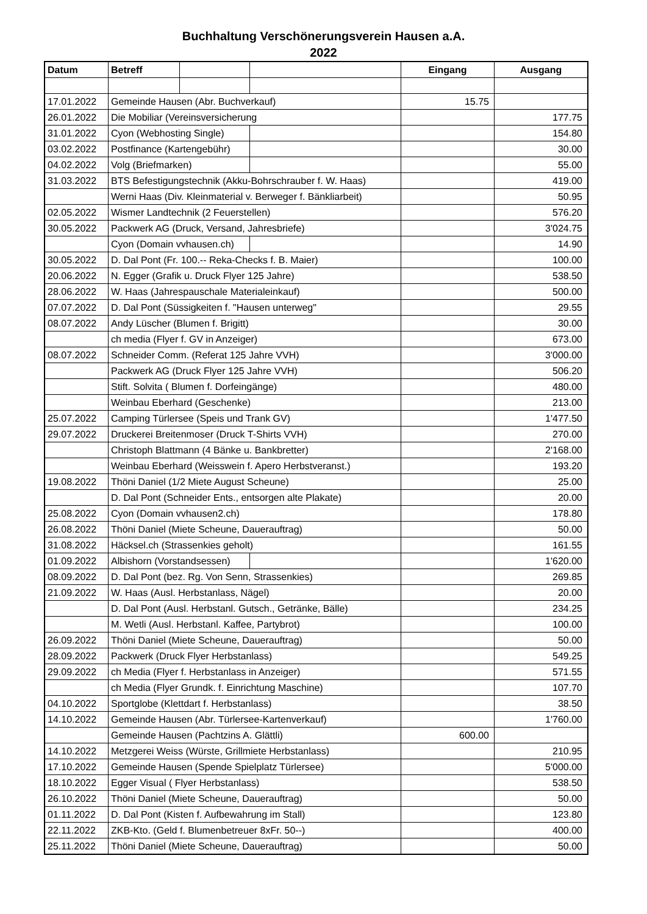Buchhaltung Verschönerungsverein Hausen a.A.
2022
| Datum | Betreff | | | Eingang | Ausgang |
| --- | --- | --- | --- | --- | --- |
| 17.01.2022 | Gemeinde Hausen (Abr. Buchverkauf) | | | 15.75 | |
| 26.01.2022 | Die Mobiliar (Vereinsversicherung | | | | 177.75 |
| 31.01.2022 | Cyon (Webhosting Single) | | | | 154.80 |
| 03.02.2022 | Postfinance (Kartengebühr) | | | | 30.00 |
| 04.02.2022 | Volg (Briefmarken) | | | | 55.00 |
| 31.03.2022 | BTS Befestigungstechnik (Akku-Bohrschrauber f. W. Haas) | | | | 419.00 |
| | Werni Haas (Div. Kleinmaterial v. Berweger f. Bänkliarbeit) | | | | 50.95 |
| 02.05.2022 | Wismer Landtechnik (2 Feuerstellen) | | | | 576.20 |
| 30.05.2022 | Packwerk AG (Druck, Versand, Jahresbriefe) | | | | 3'024.75 |
| | Cyon (Domain vvhausen.ch) | | | | 14.90 |
| 30.05.2022 | D. Dal Pont (Fr. 100.-- Reka-Checks f. B. Maier) | | | | 100.00 |
| 20.06.2022 | N. Egger (Grafik u. Druck Flyer 125 Jahre) | | | | 538.50 |
| 28.06.2022 | W. Haas (Jahrespauschale Materialeinkauf) | | | | 500.00 |
| 07.07.2022 | D. Dal Pont (Süssigkeiten f. "Hausen unterweg" | | | | 29.55 |
| 08.07.2022 | Andy Lüscher (Blumen f. Brigitt) | | | | 30.00 |
| | ch media (Flyer f. GV in Anzeiger) | | | | 673.00 |
| 08.07.2022 | Schneider Comm. (Referat 125 Jahre VVH) | | | | 3'000.00 |
| | Packwerk AG (Druck Flyer 125 Jahre VVH) | | | | 506.20 |
| | Stift. Solvita ( Blumen f. Dorfeingänge) | | | | 480.00 |
| | Weinbau Eberhard (Geschenke) | | | | 213.00 |
| 25.07.2022 | Camping Türlersee (Speis und Trank GV) | | | | 1'477.50 |
| 29.07.2022 | Druckerei Breitenmoser (Druck T-Shirts VVH) | | | | 270.00 |
| | Christoph Blattmann (4 Bänke u. Bankbretter) | | | | 2'168.00 |
| | Weinbau Eberhard (Weisswein f. Apero Herbstveranst.) | | | | 193.20 |
| 19.08.2022 | Thöni Daniel (1/2 Miete August Scheune) | | | | 25.00 |
| | D. Dal Pont (Schneider Ents., entsorgen alte Plakate) | | | | 20.00 |
| 25.08.2022 | Cyon (Domain vvhausen2.ch) | | | | 178.80 |
| 26.08.2022 | Thöni Daniel (Miete Scheune, Dauerauftrag) | | | | 50.00 |
| 31.08.2022 | Häcksel.ch (Strassenkies geholt) | | | | 161.55 |
| 01.09.2022 | Albishorn (Vorstandsessen) | | | | 1'620.00 |
| 08.09.2022 | D. Dal Pont (bez. Rg. Von Senn, Strassenkies) | | | | 269.85 |
| 21.09.2022 | W. Haas (Ausl. Herbstanlass, Nägel) | | | | 20.00 |
| | D. Dal Pont (Ausl. Herbstanl. Gutsch., Getränke, Bälle) | | | | 234.25 |
| | M. Wetli (Ausl. Herbstanl. Kaffee, Partybrot) | | | | 100.00 |
| 26.09.2022 | Thöni Daniel (Miete Scheune, Dauerauftrag) | | | | 50.00 |
| 28.09.2022 | Packwerk (Druck Flyer Herbstanlass) | | | | 549.25 |
| 29.09.2022 | ch Media (Flyer f. Herbstanlass in Anzeiger) | | | | 571.55 |
| | ch Media (Flyer Grundk. f. Einrichtung Maschine) | | | | 107.70 |
| 04.10.2022 | Sportglobe (Klettdart f. Herbstanlass) | | | | 38.50 |
| 14.10.2022 | Gemeinde Hausen (Abr. Türlersee-Kartenverkauf) | | | | 1'760.00 |
| | Gemeinde Hausen (Pachtzins A. Glättli) | | | 600.00 | |
| 14.10.2022 | Metzgerei Weiss (Würste, Grillmiete Herbstanlass) | | | | 210.95 |
| 17.10.2022 | Gemeinde Hausen (Spende Spielplatz Türlersee) | | | | 5'000.00 |
| 18.10.2022 | Egger Visual ( Flyer Herbstanlass) | | | | 538.50 |
| 26.10.2022 | Thöni Daniel (Miete Scheune, Dauerauftrag) | | | | 50.00 |
| 01.11.2022 | D. Dal Pont (Kisten f. Aufbewahrung im Stall) | | | | 123.80 |
| 22.11.2022 | ZKB-Kto. (Geld f. Blumenbetreuer 8xFr. 50--) | | | | 400.00 |
| 25.11.2022 | Thöni Daniel (Miete Scheune, Dauerauftrag) | | | | 50.00 |